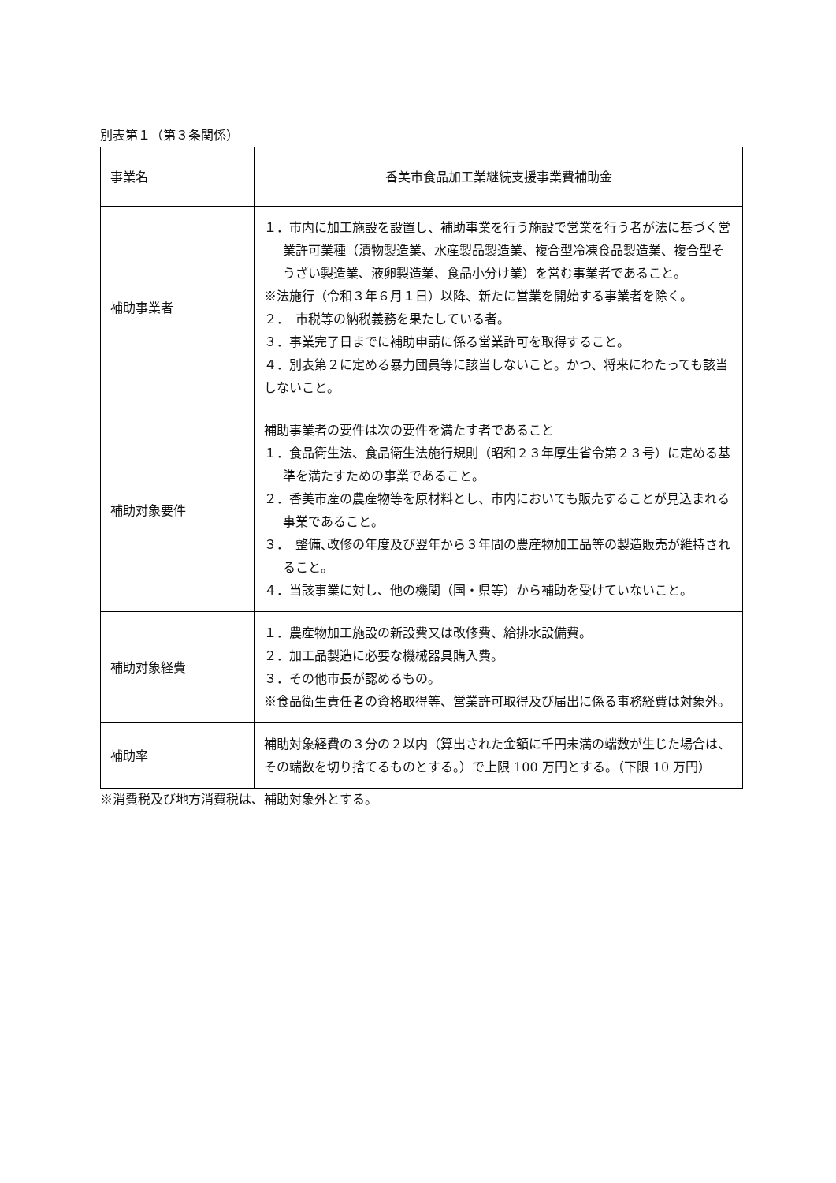別表第１（第３条関係）
| 事業名 | 香美市食品加工業継続支援事業費補助金 |
| 補助事業者 | １．市内に加工施設を設置し、補助事業を行う施設で営業を行う者が法に基づく営業許可業種（漬物製造業、水産製品製造業、複合型冷凍食品製造業、複合型そうざい製造業、液卵製造業、食品小分け業）を営む事業者であること。 ※法施行（令和３年６月１日）以降、新たに営業を開始する事業者を除く。 ２． 市税等の納税義務を果たしている者。 ３．事業完了日までに補助申請に係る営業許可を取得すること。 ４．別表第２に定める暴力団員等に該当しないこと。かつ、将来にわたっても該当しないこと。 |
| 補助対象要件 | 補助事業者の要件は次の要件を満たす者であること １．食品衛生法、食品衛生法施行規則（昭和２３年厚生省令第２３号）に定める基準を満たすための事業であること。 ２．香美市産の農産物等を原材料とし、市内においても販売することが見込まれる事業であること。 ３． 整備､改修の年度及び翌年から３年間の農産物加工品等の製造販売が維持されること。 ４．当該事業に対し、他の機関（国・県等）から補助を受けていないこと。 |
| 補助対象経費 | １．農産物加工施設の新設費又は改修費、給排水設備費。 ２．加工品製造に必要な機械器具購入費。 ３．その他市長が認めるもの。 ※食品衛生責任者の資格取得等、営業許可取得及び届出に係る事務経費は対象外。 |
| 補助率 | 補助対象経費の３分の２以内（算出された金額に千円未満の端数が生じた場合は、その端数を切り捨てるものとする。）で上限 100 万円とする。（下限 10 万円） |
※消費税及び地方消費税は、補助対象外とする。